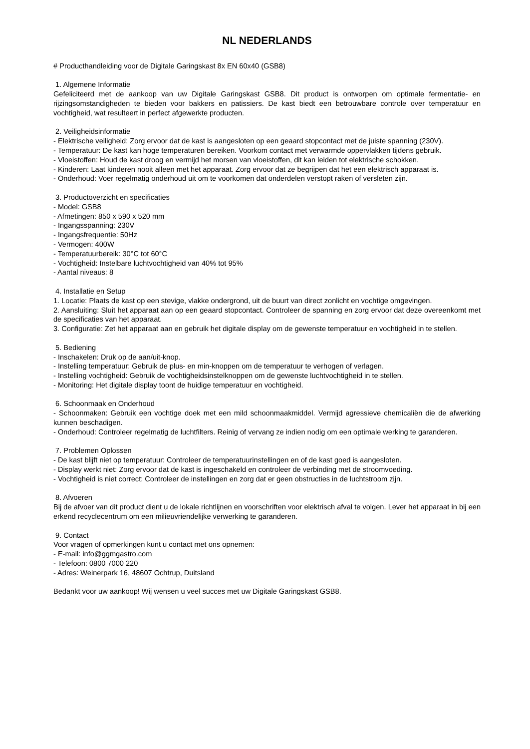NL NEDERLANDS
# Producthandleiding voor de Digitale Garingskast 8x EN 60x40 (GSB8)
1. Algemene Informatie
Gefeliciteerd met de aankoop van uw Digitale Garingskast GSB8. Dit product is ontworpen om optimale fermentatie- en rijzingsomstandigheden te bieden voor bakkers en patissiers. De kast biedt een betrouwbare controle over temperatuur en vochtigheid, wat resulteert in perfect afgewerkte producten.
2. Veiligheidsinformatie
- Elektrische veiligheid: Zorg ervoor dat de kast is aangesloten op een geaard stopcontact met de juiste spanning (230V).
- Temperatuur: De kast kan hoge temperaturen bereiken. Voorkom contact met verwarmde oppervlakken tijdens gebruik.
- Vloeistoffen: Houd de kast droog en vermijd het morsen van vloeistoffen, dit kan leiden tot elektrische schokken.
- Kinderen: Laat kinderen nooit alleen met het apparaat. Zorg ervoor dat ze begrijpen dat het een elektrisch apparaat is.
- Onderhoud: Voer regelmatig onderhoud uit om te voorkomen dat onderdelen verstopt raken of versleten zijn.
3. Productoverzicht en specificaties
- Model: GSB8
- Afmetingen: 850 x 590 x 520 mm
- Ingangsspanning: 230V
- Ingangsfrequentie: 50Hz
- Vermogen: 400W
- Temperatuurbereik: 30°C tot 60°C
- Vochtigheid: Instelbare luchtvochtigheid van 40% tot 95%
- Aantal niveaus: 8
4. Installatie en Setup
1. Locatie: Plaats de kast op een stevige, vlakke ondergrond, uit de buurt van direct zonlicht en vochtige omgevingen.
2. Aansluiting: Sluit het apparaat aan op een geaard stopcontact. Controleer de spanning en zorg ervoor dat deze overeenkomt met de specificaties van het apparaat.
3. Configuratie: Zet het apparaat aan en gebruik het digitale display om de gewenste temperatuur en vochtigheid in te stellen.
5. Bediening
- Inschakelen: Druk op de aan/uit-knop.
- Instelling temperatuur: Gebruik de plus- en min-knoppen om de temperatuur te verhogen of verlagen.
- Instelling vochtigheid: Gebruik de vochtigheidsinstelknoppen om de gewenste luchtvochtigheid in te stellen.
- Monitoring: Het digitale display toont de huidige temperatuur en vochtigheid.
6. Schoonmaak en Onderhoud
- Schoonmaken: Gebruik een vochtige doek met een mild schoonmaakmiddel. Vermijd agressieve chemicaliën die de afwerking kunnen beschadigen.
- Onderhoud: Controleer regelmatig de luchtfilters. Reinig of vervang ze indien nodig om een optimale werking te garanderen.
7. Problemen Oplossen
- De kast blijft niet op temperatuur: Controleer de temperatuurinstellingen en of de kast goed is aangesloten.
- Display werkt niet: Zorg ervoor dat de kast is ingeschakeld en controleer de verbinding met de stroomvoeding.
- Vochtigheid is niet correct: Controleer de instellingen en zorg dat er geen obstructies in de luchtstroom zijn.
8. Afvoeren
Bij de afvoer van dit product dient u de lokale richtlijnen en voorschriften voor elektrisch afval te volgen. Lever het apparaat in bij een erkend recyclecentrum om een milieuvriendelijke verwerking te garanderen.
9. Contact
Voor vragen of opmerkingen kunt u contact met ons opnemen:
- E-mail: info@ggmgastro.com
- Telefoon: 0800 7000 220
- Adres: Weinerpark 16, 48607 Ochtrup, Duitsland
Bedankt voor uw aankoop! Wij wensen u veel succes met uw Digitale Garingskast GSB8.